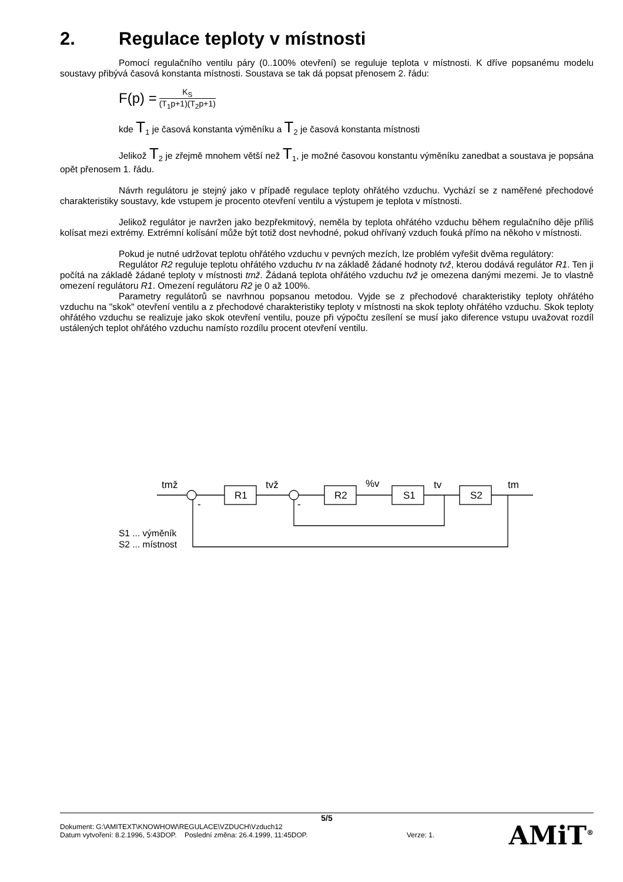2. Regulace teploty v místnosti
Pomocí regulačního ventilu páry (0..100% otevření) se reguluje teplota v místnosti. K dříve popsanému modelu soustavy přibývá časová konstanta místnosti. Soustava se tak dá popsat přenosem 2. řádu:
F(p) =
K<sub>S</sub>
(T<sub>1</sub>p+1)(T<sub>2</sub>p+1)
kde T<sub>1</sub> je časová konstanta výměníku a T<sub>2</sub> je časová konstanta místnosti
Jelikož T<sub>2</sub> je zřejmě mnohem větší než T<sub>1</sub>, je možné časovou konstantu výměníku zanedbat a soustava je popsána opět přenosem 1. řádu.
Návrh regulátoru je stejný jako v případě regulace teploty ohřátého vzduchu. Vychází se z naměřené přechodové charakteristiky soustavy, kde vstupem je procento otevření ventilu a výstupem je teplota v místnosti.
Jelikož regulátor je navržen jako bezpřekmitový, neměla by teplota ohřátého vzduchu během regulačního děje příliš kolísat mezi extrémy. Extrémní kolísání může být totiž dost nevhodné, pokud ohřívaný vzduch fouká přímo na někoho v místnosti.
Pokud je nutné udržovat teplotu ohřátého vzduchu v pevných mezích, lze problém vyřešit dvěma regulátory:
Regulátor R2 reguluje teplotu ohřátého vzduchu tv na základě žádané hodnoty tvž, kterou dodává regulátor R1. Ten ji počítá na základě žádané teploty v místnosti tmž. Žádaná teplota ohřátého vzduchu tvž je omezena danými mezemi. Je to vlastně omezení regulátoru R1. Omezení regulátoru R2 je 0 až 100%.
Parametry regulátorů se navrhnou popsanou metodou. Vyjde se z přechodové charakteristiky teploty ohřátého vzduchu na "skok" otevření ventilu a z přechodové charakteristiky teploty v místnosti na skok teploty ohřátého vzduchu. Skok teploty ohřátého vzduchu se realizuje jako skok otevření ventilu, pouze při výpočtu zesílení se musí jako diference vstupu uvažovat rozdíl ustálených teplot ohřátého vzduchu namísto rozdílu procent otevření ventilu.
tmž
R1
tvž
R2
%v
S1
tv
S2
tm
-
-
S1 ... výměník
S2 ... místnost
5/5
Dokument: G:\AMITEXT\KNOWHOW\REGULACE\VZDUCH\Vzduch12
Datum vytvoření: 8.2.1996, 5:43DOP. Poslední změna: 26.4.1999, 11:45DOP. Verze: 1.
AMiT<sup>®</sup>